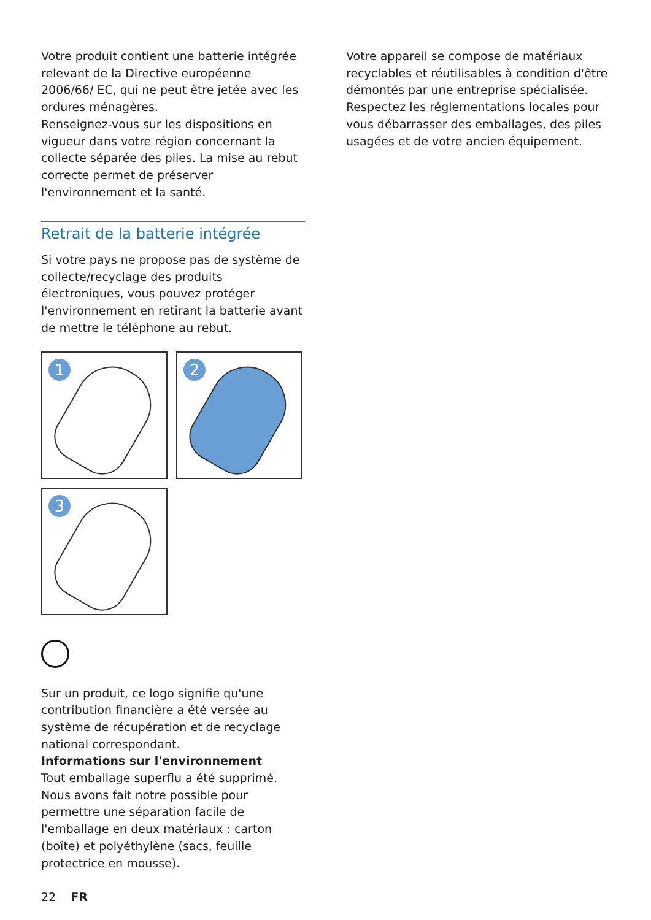Votre produit contient une batterie intégrée relevant de la Directive européenne 2006/66/ EC, qui ne peut être jetée avec les ordures ménagères.
Renseignez-vous sur les dispositions en vigueur dans votre région concernant la collecte séparée des piles. La mise au rebut correcte permet de préserver l'environnement et la santé.
Retrait de la batterie intégrée
Si votre pays ne propose pas de système de collecte/recyclage des produits électroniques, vous pouvez protéger l'environnement en retirant la batterie avant de mettre le téléphone au rebut.
1
2
3
Sur un produit, ce logo signifie qu'une contribution financière a été versée au système de récupération et de recyclage national correspondant.
Informations sur l'environnement
Tout emballage superflu a été supprimé. Nous avons fait notre possible pour permettre une séparation facile de l'emballage en deux matériaux : carton (boîte) et polyéthylène (sacs, feuille protectrice en mousse).
Votre appareil se compose de matériaux recyclables et réutilisables à condition d'être démontés par une entreprise spécialisée. Respectez les réglementations locales pour vous débarrasser des emballages, des piles usagées et de votre ancien équipement.
22 FR